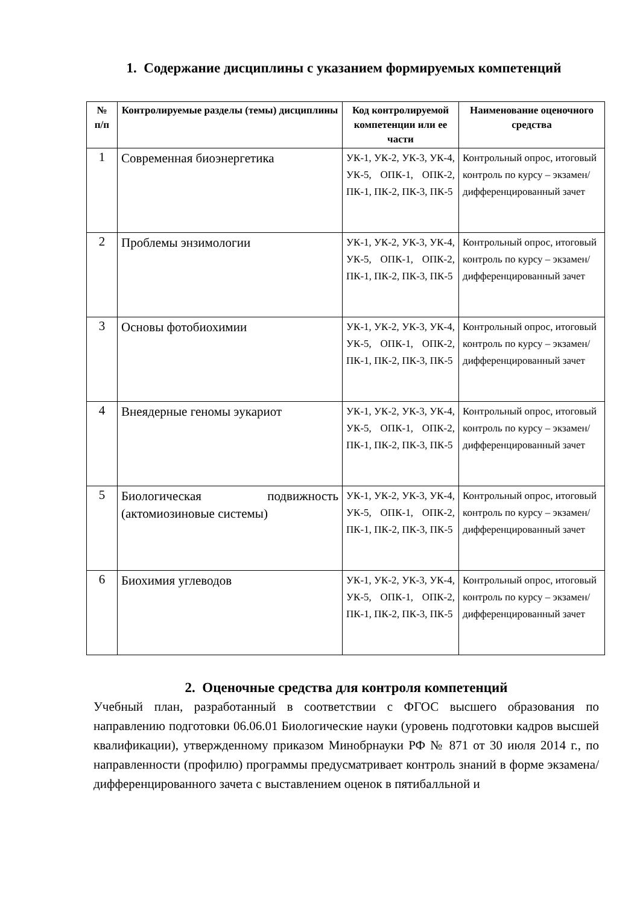1. Содержание дисциплины с указанием формируемых компетенций
| № п/п | Контролируемые разделы (темы) дисциплины | Код контролируемой компетенции или ее части | Наименование оценочного средства |
| --- | --- | --- | --- |
| 1 | Современная биоэнергетика | УК-1, УК-2, УК-3, УК-4, УК-5, ОПК-1, ОПК-2, ПК-1, ПК-2, ПК-3, ПК-5 | Контрольный опрос, итоговый контроль по курсу – экзамен/ дифференцированный зачет |
| 2 | Проблемы энзимологии | УК-1, УК-2, УК-3, УК-4, УК-5, ОПК-1, ОПК-2, ПК-1, ПК-2, ПК-3, ПК-5 | Контрольный опрос, итоговый контроль по курсу – экзамен/ дифференцированный зачет |
| 3 | Основы фотобиохимии | УК-1, УК-2, УК-3, УК-4, УК-5, ОПК-1, ОПК-2, ПК-1, ПК-2, ПК-3, ПК-5 | Контрольный опрос, итоговый контроль по курсу – экзамен/ дифференцированный зачет |
| 4 | Внеядерные геномы эукариот | УК-1, УК-2, УК-3, УК-4, УК-5, ОПК-1, ОПК-2, ПК-1, ПК-2, ПК-3, ПК-5 | Контрольный опрос, итоговый контроль по курсу – экзамен/ дифференцированный зачет |
| 5 | Биологическая подвижность (актомиозиновые системы) | УК-1, УК-2, УК-3, УК-4, УК-5, ОПК-1, ОПК-2, ПК-1, ПК-2, ПК-3, ПК-5 | Контрольный опрос, итоговый контроль по курсу – экзамен/ дифференцированный зачет |
| 6 | Биохимия углеводов | УК-1, УК-2, УК-3, УК-4, УК-5, ОПК-1, ОПК-2, ПК-1, ПК-2, ПК-3, ПК-5 | Контрольный опрос, итоговый контроль по курсу – экзамен/ дифференцированный зачет |
2. Оценочные средства для контроля компетенций
Учебный план, разработанный в соответствии с ФГОС высшего образования по направлению подготовки 06.06.01 Биологические науки (уровень подготовки кадров высшей квалификации), утвержденному приказом Минобрнауки РФ № 871 от 30 июля 2014 г., по направленности (профилю) программы предусматривает контроль знаний в форме экзамена/ дифференцированного зачета с выставлением оценок в пятибалльной и